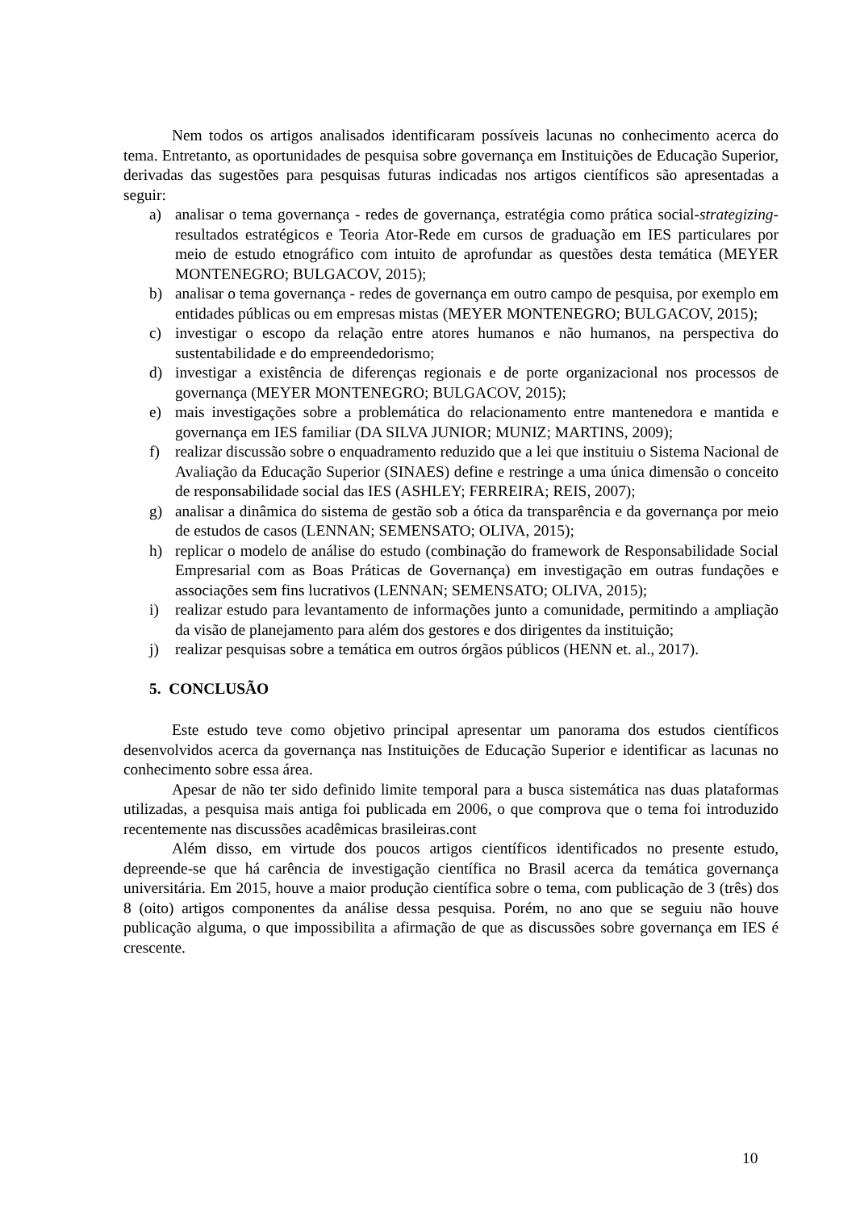Nem todos os artigos analisados identificaram possíveis lacunas no conhecimento acerca do tema. Entretanto, as oportunidades de pesquisa sobre governança em Instituições de Educação Superior, derivadas das sugestões para pesquisas futuras indicadas nos artigos científicos são apresentadas a seguir:
a) analisar o tema governança - redes de governança, estratégia como prática social-strategizing-resultados estratégicos e Teoria Ator-Rede em cursos de graduação em IES particulares por meio de estudo etnográfico com intuito de aprofundar as questões desta temática (MEYER MONTENEGRO; BULGACOV, 2015);
b) analisar o tema governança - redes de governança em outro campo de pesquisa, por exemplo em entidades públicas ou em empresas mistas (MEYER MONTENEGRO; BULGACOV, 2015);
c) investigar o escopo da relação entre atores humanos e não humanos, na perspectiva do sustentabilidade e do empreendedorismo;
d) investigar a existência de diferenças regionais e de porte organizacional nos processos de governança (MEYER MONTENEGRO; BULGACOV, 2015);
e) mais investigações sobre a problemática do relacionamento entre mantenedora e mantida e governança em IES familiar (DA SILVA JUNIOR; MUNIZ; MARTINS, 2009);
f) realizar discussão sobre o enquadramento reduzido que a lei que instituiu o Sistema Nacional de Avaliação da Educação Superior (SINAES) define e restringe a uma única dimensão o conceito de responsabilidade social das IES (ASHLEY; FERREIRA; REIS, 2007);
g) analisar a dinâmica do sistema de gestão sob a ótica da transparência e da governança por meio de estudos de casos (LENNAN; SEMENSATO; OLIVA, 2015);
h) replicar o modelo de análise do estudo (combinação do framework de Responsabilidade Social Empresarial com as Boas Práticas de Governança) em investigação em outras fundações e associações sem fins lucrativos (LENNAN; SEMENSATO; OLIVA, 2015);
i) realizar estudo para levantamento de informações junto a comunidade, permitindo a ampliação da visão de planejamento para além dos gestores e dos dirigentes da instituição;
j) realizar pesquisas sobre a temática em outros órgãos públicos (HENN et. al., 2017).
5. CONCLUSÃO
Este estudo teve como objetivo principal apresentar um panorama dos estudos científicos desenvolvidos acerca da governança nas Instituições de Educação Superior e identificar as lacunas no conhecimento sobre essa área.
Apesar de não ter sido definido limite temporal para a busca sistemática nas duas plataformas utilizadas, a pesquisa mais antiga foi publicada em 2006, o que comprova que o tema foi introduzido recentemente nas discussões acadêmicas brasileiras.cont
Além disso, em virtude dos poucos artigos científicos identificados no presente estudo, depreende-se que há carência de investigação científica no Brasil acerca da temática governança universitária. Em 2015, houve a maior produção científica sobre o tema, com publicação de 3 (três) dos 8 (oito) artigos componentes da análise dessa pesquisa. Porém, no ano que se seguiu não houve publicação alguma, o que impossibilita a afirmação de que as discussões sobre governança em IES é crescente.
10